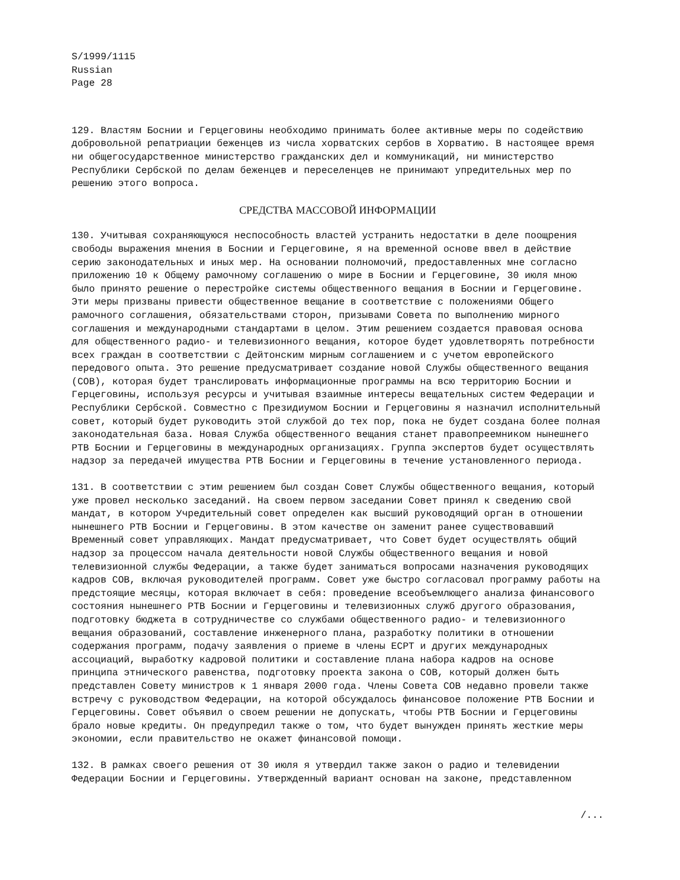S/1999/1115
Russian
Page 28
129. Властям Боснии и Герцеговины необходимо принимать более активные меры по содействию добровольной репатриации беженцев из числа хорватских сербов в Хорватию. В настоящее время ни общегосударственное министерство гражданских дел и коммуникаций, ни министерство Республики Сербской по делам беженцев и переселенцев не принимают упредительных мер по решению этого вопроса.
СРЕДСТВА МАССОВОЙ ИНФОРМАЦИИ
130. Учитывая сохраняющуюся неспособность властей устранить недостатки в деле поощрения свободы выражения мнения в Боснии и Герцеговине, я на временной основе ввел в действие серию законодательных и иных мер. На основании полномочий, предоставленных мне согласно приложению 10 к Общему рамочному соглашению о мире в Боснии и Герцеговине, 30 июля мною было принято решение о перестройке системы общественного вещания в Боснии и Герцеговине. Эти меры призваны привести общественное вещание в соответствие с положениями Общего рамочного соглашения, обязательствами сторон, призывами Совета по выполнению мирного соглашения и международными стандартами в целом. Этим решением создается правовая основа для общественного радио- и телевизионного вещания, которое будет удовлетворять потребности всех граждан в соответствии с Дейтонским мирным соглашением и с учетом европейского передового опыта. Это решение предусматривает создание новой Службы общественного вещания (СОВ), которая будет транслировать информационные программы на всю территорию Боснии и Герцеговины, используя ресурсы и учитывая взаимные интересы вещательных систем Федерации и Республики Сербской. Совместно с Президиумом Боснии и Герцеговины я назначил исполнительный совет, который будет руководить этой службой до тех пор, пока не будет создана более полная законодательная база. Новая Служба общественного вещания станет правопреемником нынешнего РТВ Боснии и Герцеговины в международных организациях. Группа экспертов будет осуществлять надзор за передачей имущества РТВ Боснии и Герцеговины в течение установленного периода.
131. В соответствии с этим решением был создан Совет Службы общественного вещания, который уже провел несколько заседаний. На своем первом заседании Совет принял к сведению свой мандат, в котором Учредительный совет определен как высший руководящий орган в отношении нынешнего РТВ Боснии и Герцеговины. В этом качестве он заменит ранее существовавший Временный совет управляющих. Мандат предусматривает, что Совет будет осуществлять общий надзор за процессом начала деятельности новой Службы общественного вещания и новой телевизионной службы Федерации, а также будет заниматься вопросами назначения руководящих кадров СОВ, включая руководителей программ. Совет уже быстро согласовал программу работы на предстоящие месяцы, которая включает в себя: проведение всеобъемлющего анализа финансового состояния нынешнего РТВ Боснии и Герцеговины и телевизионных служб другого образования, подготовку бюджета в сотрудничестве со службами общественного радио- и телевизионного вещания образований, составление инженерного плана, разработку политики в отношении содержания программ, подачу заявления о приеме в члены ЕСРТ и других международных ассоциаций, выработку кадровой политики и составление плана набора кадров на основе принципа этнического равенства, подготовку проекта закона о СОВ, который должен быть представлен Совету министров к 1 января 2000 года. Члены Совета СОВ недавно провели также встречу с руководством Федерации, на которой обсуждалось финансовое положение РТВ Боснии и Герцеговины. Совет объявил о своем решении не допускать, чтобы РТВ Боснии и Герцеговины брало новые кредиты. Он предупредил также о том, что будет вынужден принять жесткие меры экономии, если правительство не окажет финансовой помощи.
132. В рамках своего решения от 30 июля я утвердил также закон о радио и телевидении Федерации Боснии и Герцеговины. Утвержденный вариант основан на законе, представленном
/...